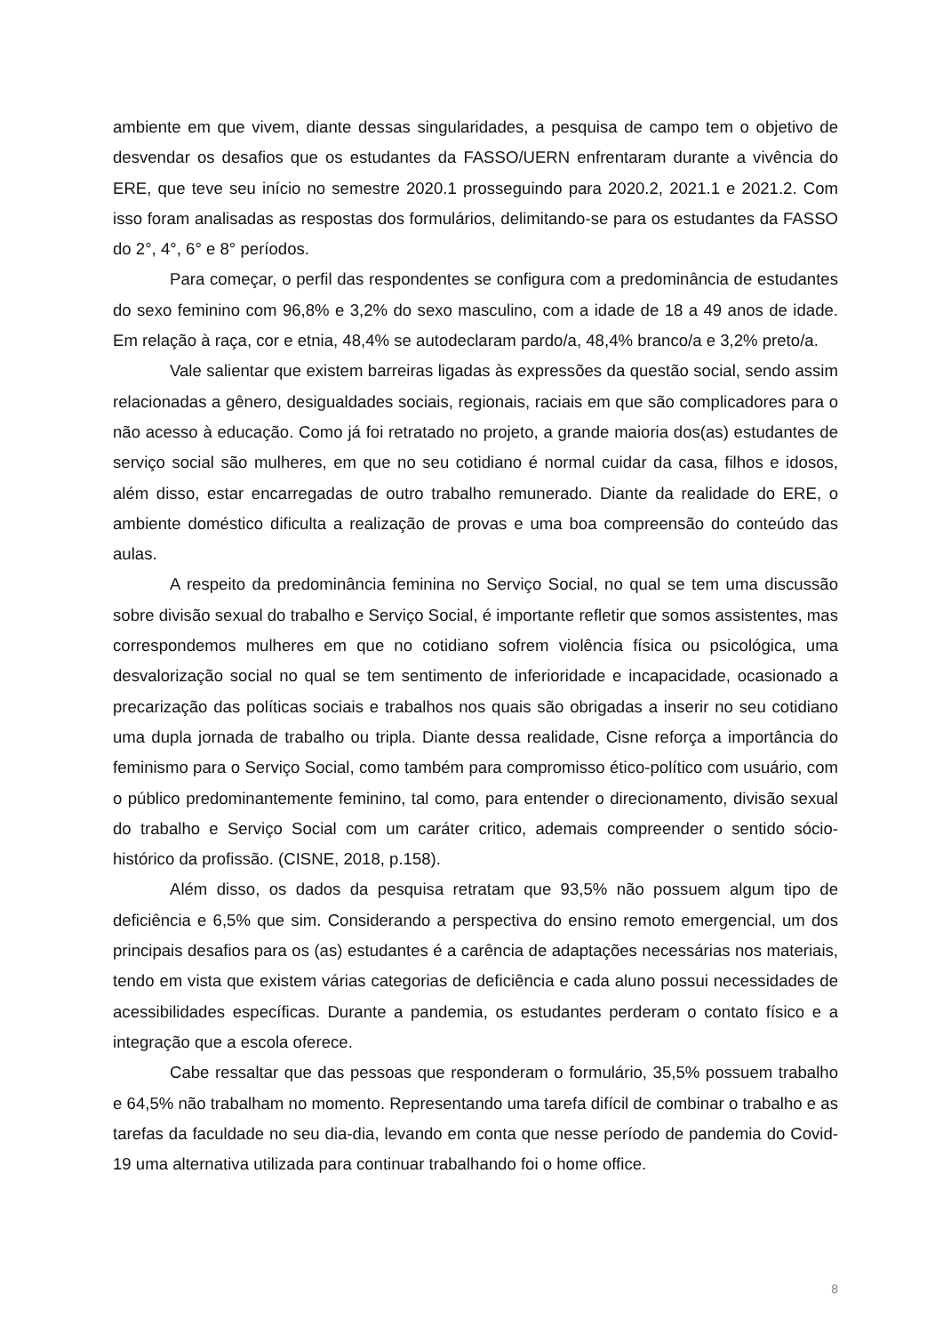ambiente em que vivem, diante dessas singularidades, a pesquisa de campo tem o objetivo de desvendar os desafios que os estudantes da FASSO/UERN enfrentaram durante a vivência do ERE, que teve seu início no semestre 2020.1 prosseguindo para 2020.2, 2021.1 e 2021.2. Com isso foram analisadas as respostas dos formulários, delimitando-se para os estudantes da FASSO do 2°, 4°, 6° e 8° períodos.
Para começar, o perfil das respondentes se configura com a predominância de estudantes do sexo feminino com 96,8% e 3,2% do sexo masculino, com a idade de 18 a 49 anos de idade. Em relação à raça, cor e etnia, 48,4% se autodeclaram pardo/a, 48,4% branco/a e 3,2% preto/a.
Vale salientar que existem barreiras ligadas às expressões da questão social, sendo assim relacionadas a gênero, desigualdades sociais, regionais, raciais em que são complicadores para o não acesso à educação. Como já foi retratado no projeto, a grande maioria dos(as) estudantes de serviço social são mulheres, em que no seu cotidiano é normal cuidar da casa, filhos e idosos, além disso, estar encarregadas de outro trabalho remunerado. Diante da realidade do ERE, o ambiente doméstico dificulta a realização de provas e uma boa compreensão do conteúdo das aulas.
A respeito da predominância feminina no Serviço Social, no qual se tem uma discussão sobre divisão sexual do trabalho e Serviço Social, é importante refletir que somos assistentes, mas correspondemos mulheres em que no cotidiano sofrem violência física ou psicológica, uma desvalorização social no qual se tem sentimento de inferioridade e incapacidade, ocasionado a precarização das políticas sociais e trabalhos nos quais são obrigadas a inserir no seu cotidiano uma dupla jornada de trabalho ou tripla. Diante dessa realidade, Cisne reforça a importância do feminismo para o Serviço Social, como também para compromisso ético-político com usuário, com o público predominantemente feminino, tal como, para entender o direcionamento, divisão sexual do trabalho e Serviço Social com um caráter critico, ademais compreender o sentido sócio-histórico da profissão. (CISNE, 2018, p.158).
Além disso, os dados da pesquisa retratam que 93,5% não possuem algum tipo de deficiência e 6,5% que sim. Considerando a perspectiva do ensino remoto emergencial, um dos principais desafios para os (as) estudantes é a carência de adaptações necessárias nos materiais, tendo em vista que existem várias categorias de deficiência e cada aluno possui necessidades de acessibilidades específicas. Durante a pandemia, os estudantes perderam o contato físico e a integração que a escola oferece.
Cabe ressaltar que das pessoas que responderam o formulário, 35,5% possuem trabalho e 64,5% não trabalham no momento. Representando uma tarefa difícil de combinar o trabalho e as tarefas da faculdade no seu dia-dia, levando em conta que nesse período de pandemia do Covid-19 uma alternativa utilizada para continuar trabalhando foi o home office.
8